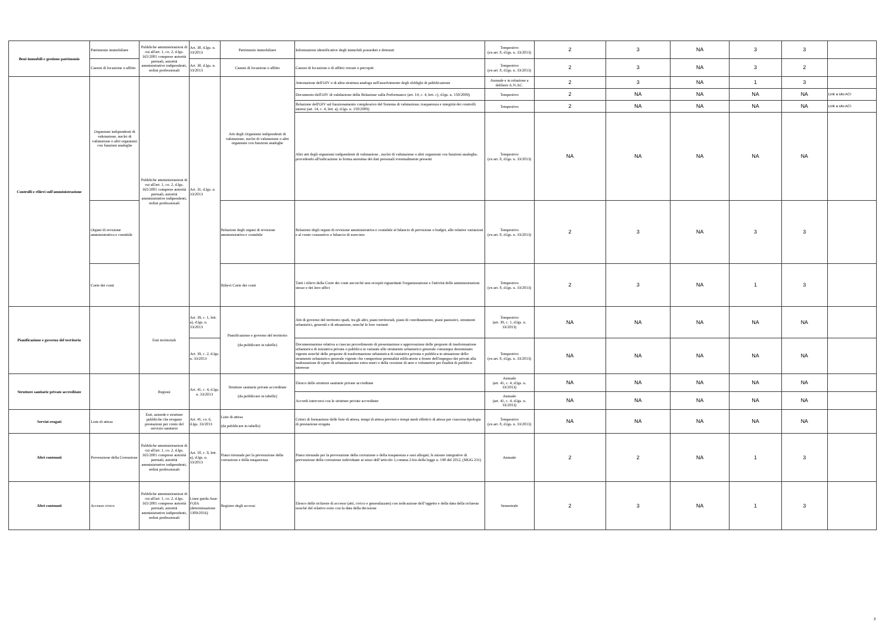| Beni immobili e gestione patrimonio | Patrimonio immobiliare | Pubbliche amministrazioni di cui all'art. 1, co. 2, d.lgs. 165/2001 comprese autorità portuali, autorità amministrative indipendenti, ordini professionali | Art. 30, d.lgs. n. 33/2013 | Patrimonio immobiliare | Informazioni identificative degli immobili posseduti e detenuti | Tempestivo (ex art. 8, d.lgs. n. 33/2013) | 2 | 3 | NA | 3 | 3 | |
| | Canoni di locazione o affitto | | Art. 30, d.lgs. n. 33/2013 | Canoni di locazione o affitto | Canoni di locazione o di affitto versati o percepiti | Tempestivo (ex art. 8, d.lgs. n. 33/2013) | 2 | 3 | NA | 3 | 2 | |
| Controlli e rilievi sull'amministrazione | Organismi indipendenti di valutazione, nuclei di valutazione o altri organismi con funzioni analoghe | Pubbliche amministrazioni di cui all'art. 1, co. 2, d.lgs. 165/2001 comprese autorità portuali, autorità amministrative indipendenti, ordini professionali | Art. 31, d.lgs. n. 33/2013 | Atti degli Organismi indipendenti di valutazione, nuclei di valutazione o altri organismi con funzioni analoghe | Attestazione dell'OIV o di altra struttura analoga nell'assolvimento degli obblighi di pubblicazione | Annuale e in relazione a delibere A.N.AC. | 2 | 3 | NA | 1 | 3 | |
| | | | | | Documento dell'OIV di validazione della Relazione sulla Performance (art. 14, c. 4, lett. c), d.lgs. n. 150/2009) | Tempestivo | 2 | NA | NA | NA | NA | Link a sito ACI |
| | | | | | Relazione dell'OIV sul funzionamento complessivo del Sistema di valutazione, trasparenza e integrità dei controlli interni (art. 14, c. 4, lett. a), d.lgs. n. 150/2009) | Tempestivo | 2 | NA | NA | NA | NA | Link a sito ACI |
| | | | | | Altri atti degli organismi indipendenti di valutazione , nuclei di valutazione o altri organismi con funzioni analoghe, procedendo all'indicazione in forma anonima dei dati personali eventualmente presenti | Tempestivo (ex art. 8, d.lgs. n. 33/2013) | NA | NA | NA | NA | NA | |
| | Organi di revisione amministrativa e contabile | | | Relazioni degli organi di revisione amministrativa e contabile | Relazioni degli organi di revisione amministrativa e contabile al bilancio di previsione o budget, alle relative variazioni e al conto consuntivo o bilancio di esercizio | Tempestivo (ex art. 8, d.lgs. n. 33/2013) | 2 | 3 | NA | 3 | 3 | |
| | Corte dei conti | | | Rilievi Corte dei conti | Tutti i rilievi della Corte dei conti ancorchè non recepiti riguardanti l'organizzazione e l'attività delle amministrazioni stesse e dei loro uffici | Tempestivo (ex art. 8, d.lgs. n. 33/2013) | 2 | 3 | NA | 1 | 3 | |
| Pianificazione e governo del territorio | | Enti territoriali | Art. 39, c. 1, lett. a), d.lgs. n. 33/2013 | Pianificazione e governo del territorio (da pubblicare in tabelle) | Atti di governo del territorio quali, tra gli altri, piani territoriali, piani di coordinamento, piani paesistici, strumenti urbanistici, generali e di attuazione, nonché le loro varianti | Tempestivo (art. 39, c. 1, d.lgs. n. 33/2013) | NA | NA | NA | NA | NA | |
| | | | Art. 39, c. 2, d.lgs. n. 33/2013 | | Documentazione relativa a ciascun procedimento di presentazione e approvazione delle proposte di trasformazione urbanistica di iniziativa privata o pubblica in variante allo strumento urbanistico generale comunque denominato vigente nonché delle proposte di trasformazione urbanistica di iniziativa privata o pubblica in attuazione dello strumento urbanistico generale vigente che comportino premialità edificatorie a fronte dell'impegno dei privati alla realizzazione di opere di urbanizzazione extra oneri o della cessione di aree o volumetrie per finalità di pubblico interesse | Tempestivo (ex art. 8, d.lgs. n. 33/2013) | NA | NA | NA | NA | NA | |
| Strutture sanitarie private accreditate | | Regioni | Art. 41, c. 4, d.lgs. n. 33/2013 | Strutture sanitarie private accreditate (da pubblicare in tabelle) | Elenco delle strutture sanitarie private accreditate | Annuale (art. 41, c. 4, d.lgs. n. 33/2013) | NA | NA | NA | NA | NA | |
| | | | | | Accordi intercorsi con le strutture private accreditate | Annuale (art. 41, c. 4, d.lgs. n. 33/2013) | NA | NA | NA | NA | NA | |
| Servizi erogati | Liste di attesa | Enti, aziende e strutture pubbliche che erogano prestazioni per conto del servizio sanitario | Art. 41, co. 6, d.lgs. 33/2013 | Liste di attesa (da pubblicare in tabelle) | Criteri di formazione delle liste di attesa, tempi di attesa previsti e tempi medi effettivi di attesa per ciascuna tipologia di prestazione erogata | Tempestivo (ex art. 8, d.lgs. n. 33/2013) | NA | NA | NA | NA | NA | |
| Altri contenuti | Prevenzione della Corruzione | Pubbliche amministrazioni di cui all'art. 1, co. 2, d.lgs. 165/2001 comprese autorità portuali, autorità amministrative indipendenti, ordini professionali | Art. 10, c. 8, lett. a), d.lgs. n. 33/2013 | Piano triennale per la prevenzione della corruzione e della trasparenza | Piano triennale per la prevenzione della corruzione e della trasparenza e suoi allegati, le misure integrative di prevenzione della corruzione individuate ai sensi dell’articolo 1,comma 2-bis della legge n. 190 del 2012, (MOG 231) | Annuale | 2 | 2 | NA | 1 | 3 | |
| Altri contenuti | Accesso civico | Pubbliche amministrazioni di cui all'art. 1, co. 2, d.lgs. 165/2001 comprese autorità portuali, autorità amministrative indipendenti, ordini professionali | Linee guida Anac FOIA (determinazione 1309/2016) | Registro degli accessi | Elenco delle richieste di accesso (atti, civico e generalizzato) con indicazione dell’oggetto e della data della richiesta nonché del relativo esito con la data della decisione | Semestrale | 2 | 3 | NA | 1 | 3 | |
2